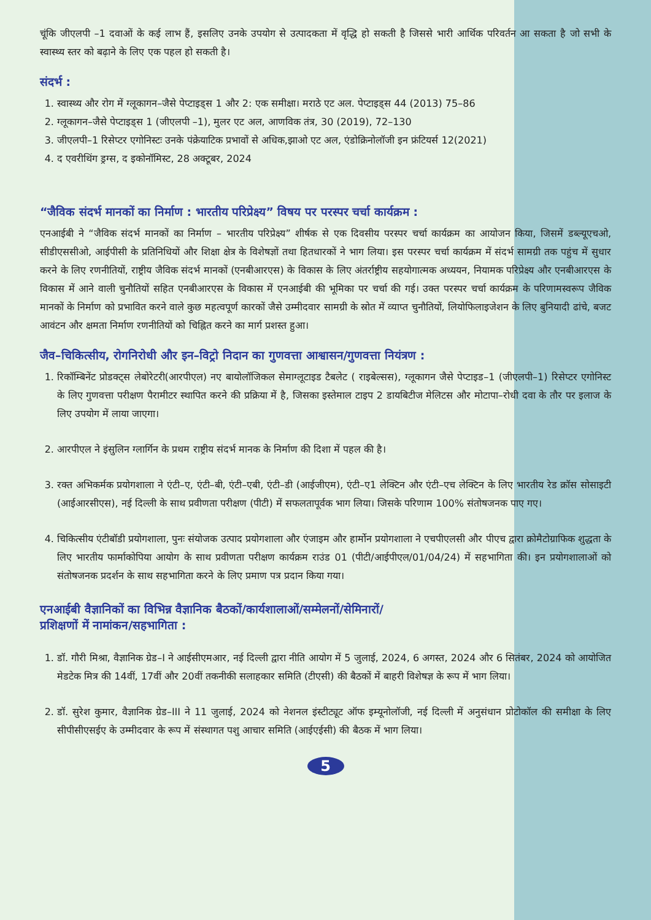चूंकि जीएलपी –1 दवाओं के कई लाभ हैं, इसलिए उनके उपयोग से उत्पादकता में वृद्धि हो सकती है जिससे भारी आर्थिक परिवर्तन आ सकता है जो सभी के स्वास्थ्य स्तर को बढ़ाने के लिए एक पहल हो सकती है।
संदर्भ :
1. स्वास्थ्य और रोग में ग्लूकागन–जैसे पेप्टाइड्स 1 और 2: एक समीक्षा। मराठे एट अल. पेप्टाइड्स 44 (2013) 75–86
2. ग्लूकागन–जैसे पेप्टाइड्स 1 (जीएलपी –1), मुलर एट अल, आणविक तंत्र, 30 (2019), 72–130
3. जीएलपी–1 रिसेप्टर एगोनिस्टः उनके पंक्रेयाटिक प्रभावों से अधिक,झाओ एट अल, एंडोक्रिनोलॉजी इन फ्रंटियर्स 12(2021)
4. द एवरीथिंग ड्रग्स, द इकोनॉमिस्ट, 28 अक्टूबर, 2024
“जैविक संदर्भ मानकों का निर्माण : भारतीय परिप्रेक्ष्य” विषय पर परस्पर चर्चा कार्यक्रम :
एनआईबी ने “जैविक संदर्भ मानकों का निर्माण – भारतीय परिप्रेक्ष्य” शीर्षक से एक दिवसीय परस्पर चर्चा कार्यक्रम का आयोजन किया, जिसमें डब्ल्यूएचओ, सीडीएससीओ, आईपीसी के प्रतिनिधियों और शिक्षा क्षेत्र के विशेषज्ञों तथा हितधारकों ने भाग लिया। इस परस्पर चर्चा कार्यक्रम में संदर्भ सामग्री तक पहुंच में सुधार करने के लिए रणनीतियों, राष्ट्रीय जैविक संदर्भ मानकों (एनबीआरएस) के विकास के लिए अंतर्राष्ट्रीय सहयोगात्मक अध्ययन, नियामक परिप्रेक्ष्य और एनबीआरएस के विकास में आने वाली चुनौतियों सहित एनबीआरएस के विकास में एनआईबी की भूमिका पर चर्चा की गई। उक्त परस्पर चर्चा कार्यक्रम के परिणामस्वरूप जैविक मानकों के निर्माण को प्रभावित करने वाले कुछ महत्वपूर्ण कारकों जैसे उम्मीदवार सामग्री के स्रोत में व्याप्त चुनौतियों, लियोफिलाइजेशन के लिए बुनियादी ढांचे, बजट आवंटन और क्षमता निर्माण रणनीतियों को चिह्नित करने का मार्ग प्रशस्त हुआ।
जैव–चिकित्सीय, रोगनिरोधी और इन–विट्रो निदान का गुणवत्ता आश्वासन/गुणवत्ता नियंत्रण :
1. रिकॉम्बिनेंट प्रोडक्ट्स लेबोरेटरी(आरपीएल) नए बायोलॉजिकल सेमाग्लूटाइड टैबलेट ( राइबेल्सस), ग्लूकागन जैसे पेप्टाइड–1 (जीएलपी–1) रिसेप्टर एगोनिस्ट के लिए गुणवत्ता परीक्षण पैरामीटर स्थापित करने की प्रक्रिया में है, जिसका इस्तेमाल टाइप 2 डायबिटीज मेलिटस और मोटापा–रोधी दवा के तौर पर इलाज के लिए उपयोग में लाया जाएगा।
2. आरपीएल ने इंसुलिन ग्लार्गिन के प्रथम राष्ट्रीय संदर्भ मानक के निर्माण की दिशा में पहल की है।
3. रक्त अभिकर्मक प्रयोगशाला ने एंटी–ए, एंटी–बी, एंटी–एबी, एंटी–डी (आईजीएम), एंटी–ए1 लेक्टिन और एंटी–एच लेक्टिन के लिए भारतीय रेड क्रॉस सोसाइटी (आईआरसीएस), नई दिल्ली के साथ प्रवीणता परीक्षण (पीटी) में सफलतापूर्वक भाग लिया। जिसके परिणाम 100% संतोषजनक पाए गए।
4. चिकित्सीय एंटीबॉडी प्रयोगशाला, पुनः संयोजक उत्पाद प्रयोगशाला और एंजाइम और हार्मोन प्रयोगशाला ने एचपीएलसी और पीएच द्वारा क्रोमैटोग्राफिक शुद्धता के लिए भारतीय फार्माकोपिया आयोग के साथ प्रवीणता परीक्षण कार्यक्रम राउंड 01 (पीटी/आईपीएल/01/04/24) में सहभागिता की। इन प्रयोगशालाओं को संतोषजनक प्रदर्शन के साथ सहभागिता करने के लिए प्रमाण पत्र प्रदान किया गया।
एनआईबी वैज्ञानिकों का विभिन्न वैज्ञानिक बैठकों/कार्यशालाओं/सम्मेलनों/सेमिनारों/
प्रशिक्षणों में नामांकन/सहभागिता :
1. डॉ. गौरी मिश्रा, वैज्ञानिक ग्रेड–I ने आईसीएमआर, नई दिल्ली द्वारा नीति आयोग में 5 जुलाई, 2024, 6 अगस्त, 2024 और 6 सितंबर, 2024 को आयोजित मेडटेक मित्र की 14वीं, 17वीं और 20वीं तकनीकी सलाहकार समिति (टीएसी) की बैठकों में बाहरी विशेषज्ञ के रूप में भाग लिया।
2. डॉ. सुरेश कुमार, वैज्ञानिक ग्रेड–III ने 11 जुलाई, 2024 को नेशनल इंस्टीट्यूट ऑफ इम्यूनोलॉजी, नई दिल्ली में अनुसंधान प्रोटोकॉल की समीक्षा के लिए सीपीसीएसईए के उम्मीदवार के रूप में संस्थागत पशु आचार समिति (आईएईसी) की बैठक में भाग लिया।
5